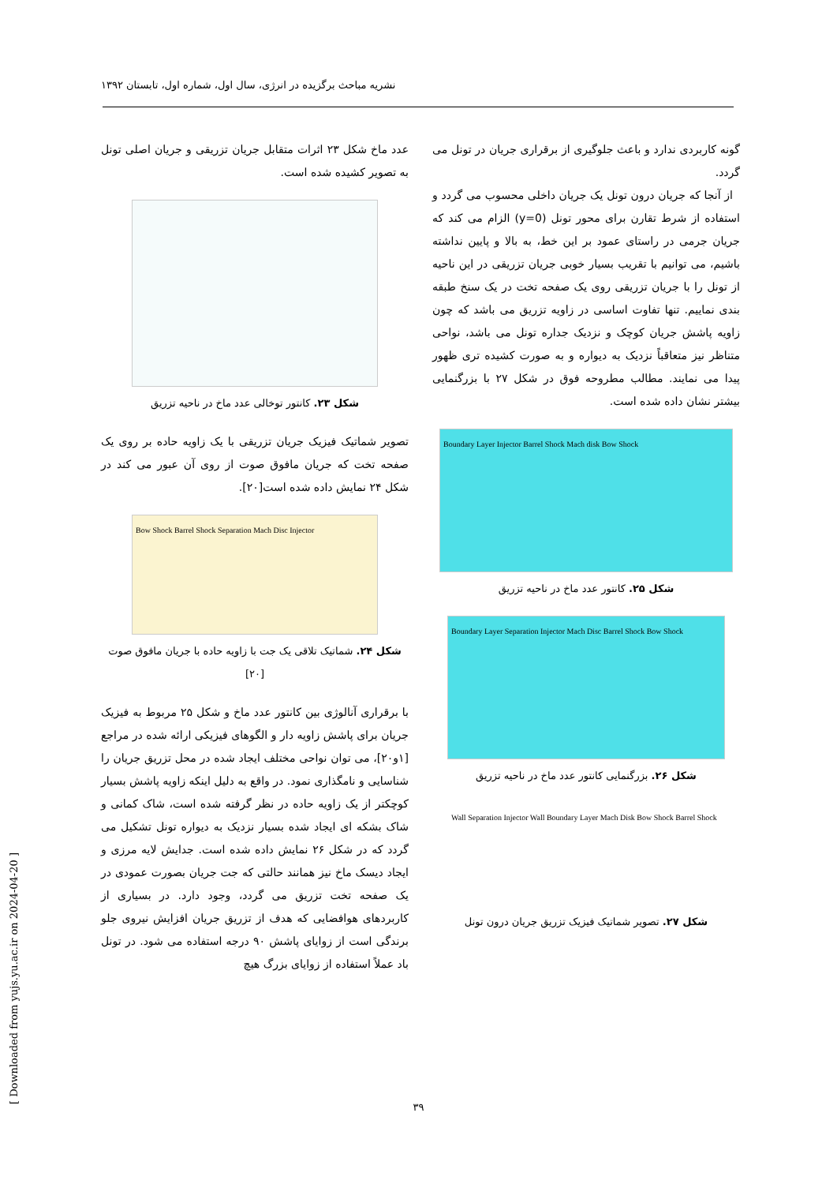نشریه مباحث برگزیده در انرژی، سال اول، شماره اول، تابستان ۱۳۹۲
عدد ماخ شکل ۲۳ اثرات متقابل جریان تزریقی و جریان اصلی تونل به تصویر کشیده شده است.
شکل ۲۳. کانتور توخالی عدد ماخ در ناحیه تزریق
تصویر شماتیک فیزیک جریان تزریقی با یک زاویه حاده بر روی یک صفحه تخت که جریان مافوق صوت از روی آن عبور می کند در شکل ۲۴ نمایش داده شده است[۲۰].
Bow Shock Barrel Shock Separation Mach Disc Injector
شکل ۲۴. شماتیک تلاقی یک جت با زاویه حاده با جریان مافوق صوت [۲۰]
با برقراری آنالوژی بین کانتور عدد ماخ و شکل ۲۵ مربوط به فیزیک جریان برای پاشش زاویه دار و الگوهای فیزیکی ارائه شده در مراجع [۱و۲۰]، می توان نواحی مختلف ایجاد شده در محل تزریق جریان را شناسایی و نامگذاری نمود. در واقع به دلیل اینکه زاویه پاشش بسیار کوچکتر از یک زاویه حاده در نظر گرفته شده است، شاک کمانی و شاک بشکه ای ایجاد شده بسیار نزدیک به دیواره تونل تشکیل می گردد که در شکل ۲۶ نمایش داده شده است. جدایش لایه مرزی و ایجاد دیسک ماخ نیز همانند حالتی که جت جریان بصورت عمودی در یک صفحه تخت تزریق می گردد، وجود دارد. در بسیاری از کاربردهای هوافضایی که هدف از تزریق جریان افزایش نیروی جلو برندگی است از زوایای پاشش ۹۰ درجه استفاده می شود. در تونل باد عملاً استفاده از زوایای بزرگ هیچ
گونه کاربردی ندارد و باعث جلوگیری از برقراری جریان در تونل می گردد.
از آنجا که جریان درون تونل یک جریان داخلی محسوب می گردد و استفاده از شرط تقارن برای محور تونل (y=0) الزام می کند که جریان جرمی در راستای عمود بر این خط، به بالا و پایین نداشته باشیم، می توانیم با تقریب بسیار خوبی جریان تزریقی در این ناحیه از تونل را با جریان تزریقی روی یک صفحه تخت در یک سنخ طبقه بندی نماییم. تنها تفاوت اساسی در زاویه تزریق می باشد که چون زاویه پاشش جریان کوچک و نزدیک جداره تونل می باشد، نواحی متناظر نیز متعاقباً نزدیک به دیواره و به صورت کشیده تری ظهور پیدا می نمایند. مطالب مطروحه فوق در شکل ۲۷ با بزرگنمایی بیشتر نشان داده شده است.
Boundary Layer Injector Barrel Shock Mach disk Bow Shock
شکل ۲۵. کانتور عدد ماخ در ناحیه تزریق
Boundary Layer Separation Injector Mach Disc Barrel Shock Bow Shock
شکل ۲۶. بزرگنمایی کانتور عدد ماخ در ناحیه تزریق
Wall Separation Injector Wall Boundary Layer Mach Disk Bow Shock Barrel Shock
شکل ۲۷. تصویر شماتیک فیزیک تزریق جریان درون تونل
۳۹
[ Downloaded from yujs.yu.ac.ir on 2024-04-20 ]